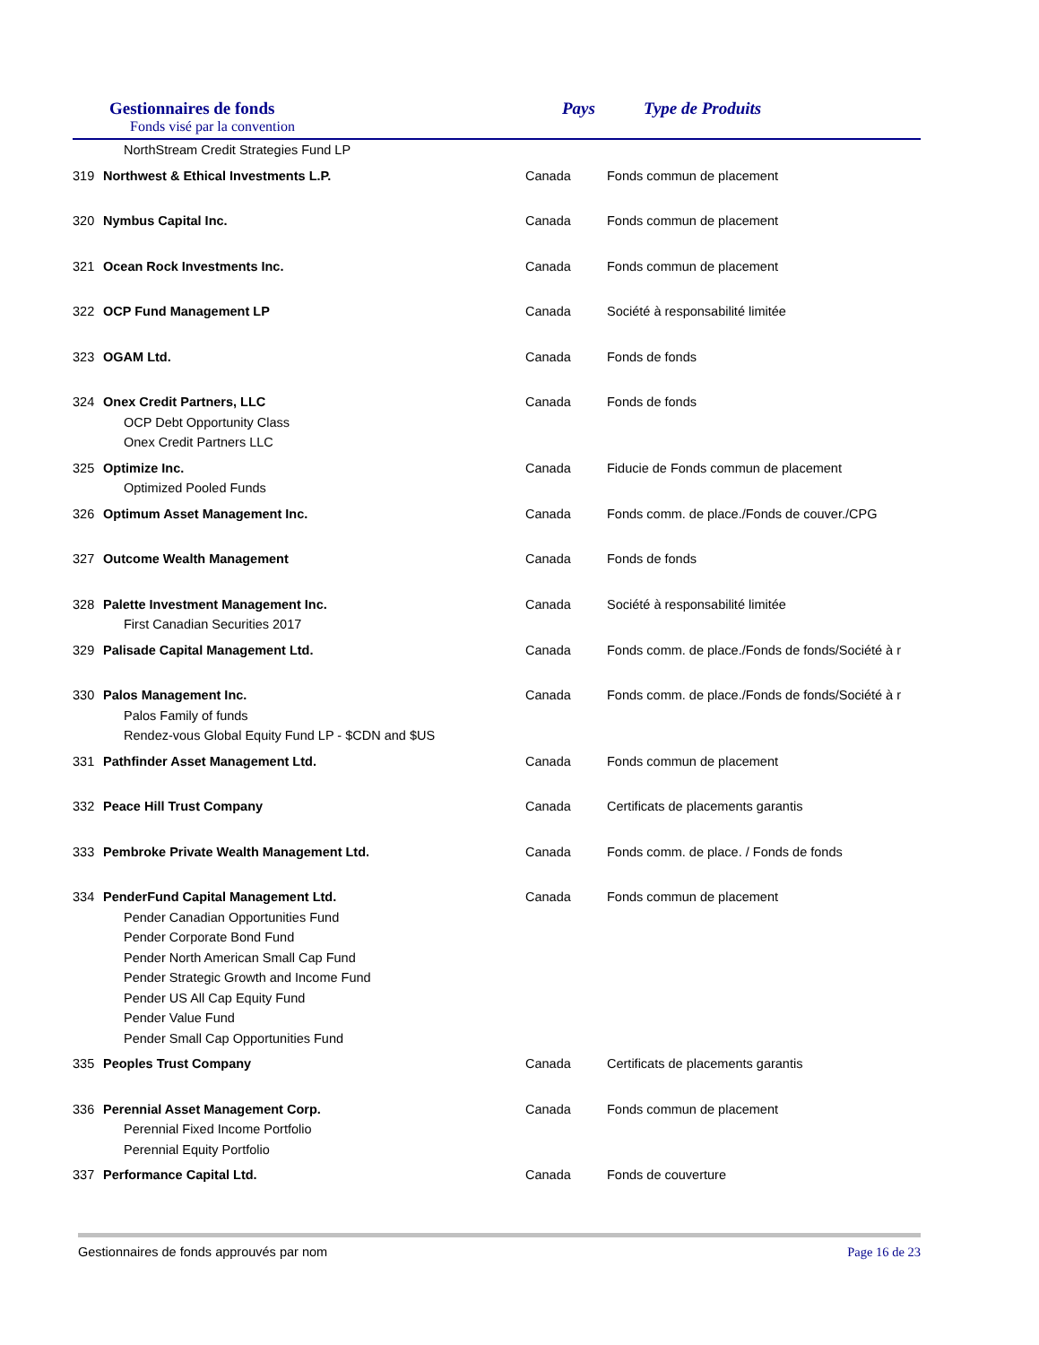Gestionnaires de fonds
Fonds visé par la convention
Pays Type de Produits
| | NorthStream Credit Strategies Fund LP | | |
| 319 | Northwest & Ethical Investments L.P. | Canada | Fonds commun de placement |
| 320 | Nymbus Capital Inc. | Canada | Fonds commun de placement |
| 321 | Ocean Rock Investments Inc. | Canada | Fonds commun de placement |
| 322 | OCP Fund Management LP | Canada | Société à responsabilité limitée |
| 323 | OGAM Ltd. | Canada | Fonds de fonds |
| 324 | Onex Credit Partners, LLC | Canada | Fonds de fonds |
| | OCP Debt Opportunity Class | | |
| | Onex Credit Partners LLC | | |
| 325 | Optimize Inc. | Canada | Fiducie de Fonds commun de placement |
| | Optimized Pooled Funds | | |
| 326 | Optimum Asset Management Inc. | Canada | Fonds comm. de place./Fonds de couver./CPG |
| 327 | Outcome Wealth Management | Canada | Fonds de fonds |
| 328 | Palette Investment Management Inc. | Canada | Société à responsabilité limitée |
| | First Canadian Securities 2017 | | |
| 329 | Palisade Capital Management Ltd. | Canada | Fonds comm. de place./Fonds de fonds/Société à r |
| 330 | Palos Management Inc. | Canada | Fonds comm. de place./Fonds de fonds/Société à r |
| | Palos Family of funds | | |
| | Rendez-vous Global Equity Fund LP - $CDN and $US | | |
| 331 | Pathfinder Asset Management Ltd. | Canada | Fonds commun de placement |
| 332 | Peace Hill Trust Company | Canada | Certificats de placements garantis |
| 333 | Pembroke Private Wealth Management Ltd. | Canada | Fonds comm. de place. / Fonds de fonds |
| 334 | PenderFund Capital Management Ltd. | Canada | Fonds commun de placement |
| | Pender Canadian Opportunities Fund | | |
| | Pender Corporate Bond Fund | | |
| | Pender North American Small Cap Fund | | |
| | Pender Strategic Growth and Income Fund | | |
| | Pender US All Cap Equity Fund | | |
| | Pender Value Fund | | |
| | Pender Small Cap Opportunities Fund | | |
| 335 | Peoples Trust Company | Canada | Certificats de placements garantis |
| 336 | Perennial Asset Management Corp. | Canada | Fonds commun de placement |
| | Perennial Fixed Income Portfolio | | |
| | Perennial Equity Portfolio | | |
| 337 | Performance Capital Ltd. | Canada | Fonds de couverture |
Gestionnaires de fonds approuvés par nom Page 16 de 23